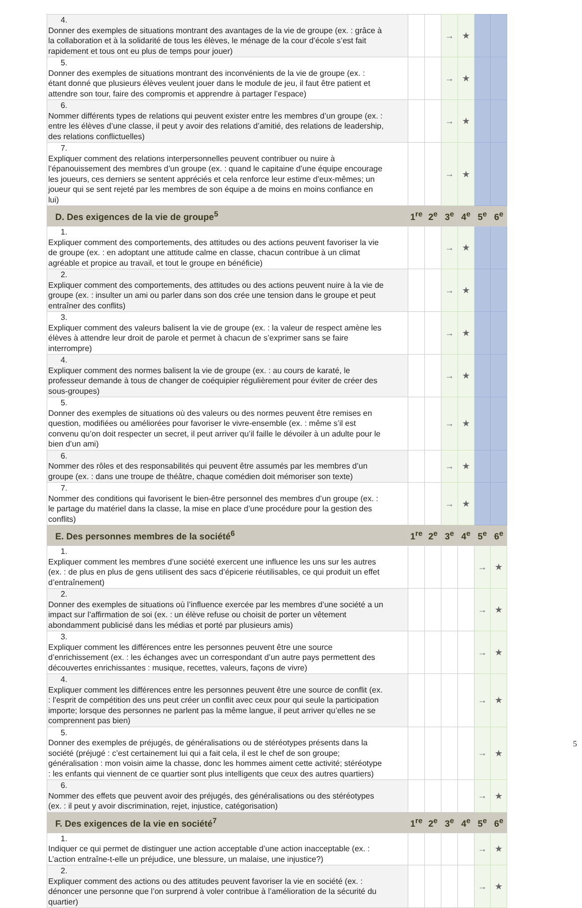| 4. Donner des exemples de situations montrant des avantages de la vie de groupe (ex. : grâce à la collaboration et à la solidarité de tous les élèves, le ménage de la cour d’école s’est fait rapidement et tous ont eu plus de temps pour jouer) | | | → | ★ | | |
| 5. Donner des exemples de situations montrant des inconvénients de la vie de groupe (ex. : étant donné que plusieurs élèves veulent jouer dans le module de jeu, il faut être patient et attendre son tour, faire des compromis et apprendre à partager l’espace) | | | → | ★ | | |
| 6. Nommer différents types de relations qui peuvent exister entre les membres d’un groupe (ex. : entre les élèves d’une classe, il peut y avoir des relations d’amitié, des relations de leadership, des relations conflictuelles) | | | → | ★ | | |
| 7. Expliquer comment des relations interpersonnelles peuvent contribuer ou nuire à l’épanouissement des membres d’un groupe (ex. : quand le capitaine d’une équipe encourage les joueurs, ces derniers se sentent appréciés et cela renforce leur estime d’eux-mêmes; un joueur qui se sent rejeté par les membres de son équipe a de moins en moins confiance en lui) | | | → | ★ | | |
| D. Des exigences de la vie de groupe<sup>5</sup> | 1<sup>re</sup> | 2<sup>e</sup> | 3<sup>e</sup> | 4<sup>e</sup> | 5<sup>e</sup> | 6<sup>e</sup> |
| 1. Expliquer comment des comportements, des attitudes ou des actions peuvent favoriser la vie de groupe (ex. : en adoptant une attitude calme en classe, chacun contribue à un climat agréable et propice au travail, et tout le groupe en bénéficie) | | | → | ★ | | |
| 2. Expliquer comment des comportements, des attitudes ou des actions peuvent nuire à la vie de groupe (ex. : insulter un ami ou parler dans son dos crée une tension dans le groupe et peut entraîner des conflits) | | | → | ★ | | |
| 3. Expliquer comment des valeurs balisent la vie de groupe (ex. : la valeur de respect amène les élèves à attendre leur droit de parole et permet à chacun de s’exprimer sans se faire interrompre) | | | → | ★ | | |
| 4. Expliquer comment des normes balisent la vie de groupe (ex. : au cours de karaté, le professeur demande à tous de changer de coéquipier régulièrement pour éviter de créer des sous-groupes) | | | → | ★ | | |
| 5. Donner des exemples de situations où des valeurs ou des normes peuvent être remises en question, modifiées ou améliorées pour favoriser le vivre-ensemble (ex. : même s’il est convenu qu’on doit respecter un secret, il peut arriver qu’il faille le dévoiler à un adulte pour le bien d’un ami) | | | → | ★ | | |
| 6. Nommer des rôles et des responsabilités qui peuvent être assumés par les membres d’un groupe (ex. : dans une troupe de théâtre, chaque comédien doit mémoriser son texte) | | | → | ★ | | |
| 7. Nommer des conditions qui favorisent le bien-être personnel des membres d’un groupe (ex. : le partage du matériel dans la classe, la mise en place d’une procédure pour la gestion des conflits) | | | → | ★ | | |
| E. Des personnes membres de la société<sup>6</sup> | 1<sup>re</sup> | 2<sup>e</sup> | 3<sup>e</sup> | 4<sup>e</sup> | 5<sup>e</sup> | 6<sup>e</sup> |
| 1. Expliquer comment les membres d’une société exercent une influence les uns sur les autres (ex. : de plus en plus de gens utilisent des sacs d’épicerie réutilisables, ce qui produit un effet d’entraînement) | | | | | → | ★ |
| 2. Donner des exemples de situations où l’influence exercée par les membres d’une société a un impact sur l’affirmation de soi (ex. : un élève refuse ou choisit de porter un vêtement abondamment publicisé dans les médias et porté par plusieurs amis) | | | | | → | ★ |
| 3. Expliquer comment les différences entre les personnes peuvent être une source d’enrichissement (ex. : les échanges avec un correspondant d’un autre pays permettent des découvertes enrichissantes : musique, recettes, valeurs, façons de vivre) | | | | | → | ★ |
| 4. Expliquer comment les différences entre les personnes peuvent être une source de conflit (ex. : l’esprit de compétition des uns peut créer un conflit avec ceux pour qui seule la participation importe; lorsque des personnes ne parlent pas la même langue, il peut arriver qu’elles ne se comprennent pas bien) | | | | | → | ★ |
| 5. Donner des exemples de préjugés, de généralisations ou de stéréotypes présents dans la société (préjugé : c’est certainement lui qui a fait cela, il est le chef de son groupe; généralisation : mon voisin aime la chasse, donc les hommes aiment cette activité; stéréotype : les enfants qui viennent de ce quartier sont plus intelligents que ceux des autres quartiers) | | | | | → | ★ |
| 6. Nommer des effets que peuvent avoir des préjugés, des généralisations ou des stéréotypes (ex. : il peut y avoir discrimination, rejet, injustice, catégorisation) | | | | | → | ★ |
| F. Des exigences de la vie en société<sup>7</sup> | 1<sup>re</sup> | 2<sup>e</sup> | 3<sup>e</sup> | 4<sup>e</sup> | 5<sup>e</sup> | 6<sup>e</sup> |
| 1. Indiquer ce qui permet de distinguer une action acceptable d’une action inacceptable (ex. : L’action entraîne-t-elle un préjudice, une blessure, un malaise, une injustice?) | | | | | → | ★ |
| 2. Expliquer comment des actions ou des attitudes peuvent favoriser la vie en société (ex. : dénoncer une personne que l’on surprend à voler contribue à l’amélioration de la sécurité du quartier) | | | | | → | ★ |
5